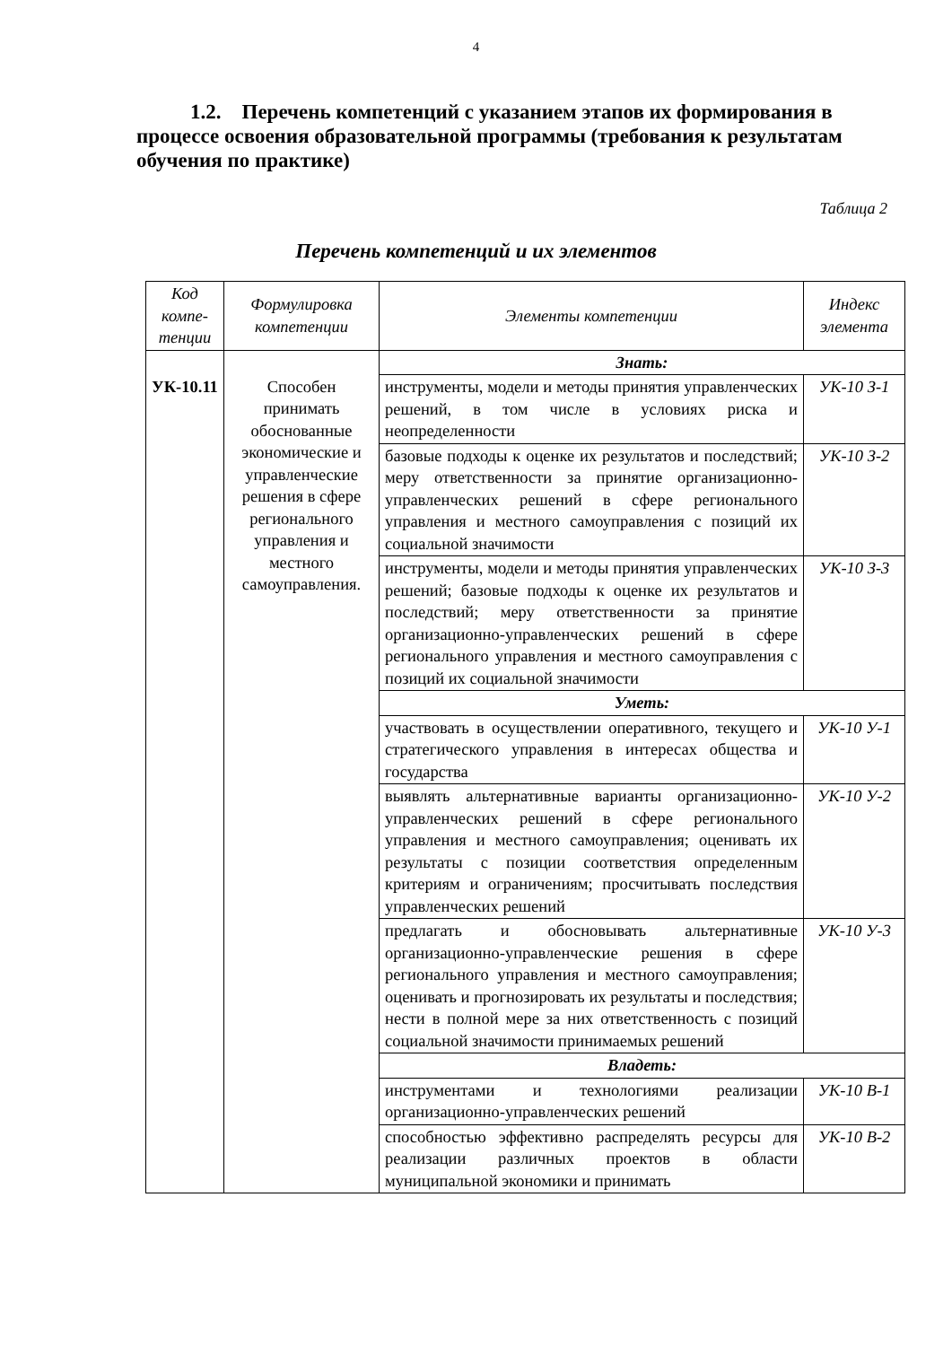4
1.2. Перечень компетенций с указанием этапов их формирования в процессе освоения образовательной программы (требования к результатам обучения по практике)
Таблица 2
Перечень компетенций и их элементов
| Код компе-тенции | Формулировка компетенции | Элементы компетенции | Индекс элемента |
| --- | --- | --- | --- |
| УК-10.11 | Способен принимать обоснованные экономические и управленческие решения в сфере регионального управления и местного самоуправления. | Знать: | |
| | | инструменты, модели и методы принятия управленческих решений, в том числе в условиях риска и неопределенности | УК-10 З-1 |
| | | базовые подходы к оценке их результатов и последствий; меру ответственности за принятие организационно-управленческих решений в сфере регионального управления и местного самоуправления с позиций их социальной значимости | УК-10 З-2 |
| | | инструменты, модели и методы принятия управленческих решений; базовые подходы к оценке их результатов и последствий; меру ответственности за принятие организационно-управленческих решений в сфере регионального управления и местного самоуправления с позиций их социальной значимости | УК-10 З-3 |
| | | Уметь: | |
| | | участвовать в осуществлении оперативного, текущего и стратегического управления в интересах общества и государства | УК-10 У-1 |
| | | выявлять альтернативные варианты организационно-управленческих решений в сфере регионального управления и местного самоуправления; оценивать их результаты с позиции соответствия определенным критериям и ограничениям; просчитывать последствия управленческих решений | УК-10 У-2 |
| | | предлагать и обосновывать альтернативные организационно-управленческие решения в сфере регионального управления и местного самоуправления; оценивать и прогнозировать их результаты и последствия; нести в полной мере за них ответственность с позиций социальной значимости принимаемых решений | УК-10 У-3 |
| | | Владеть: | |
| | | инструментами и технологиями реализации организационно-управленческих решений | УК-10 В-1 |
| | | способностью эффективно распределять ресурсы для реализации различных проектов в области муниципальной экономики и принимать | УК-10 В-2 |